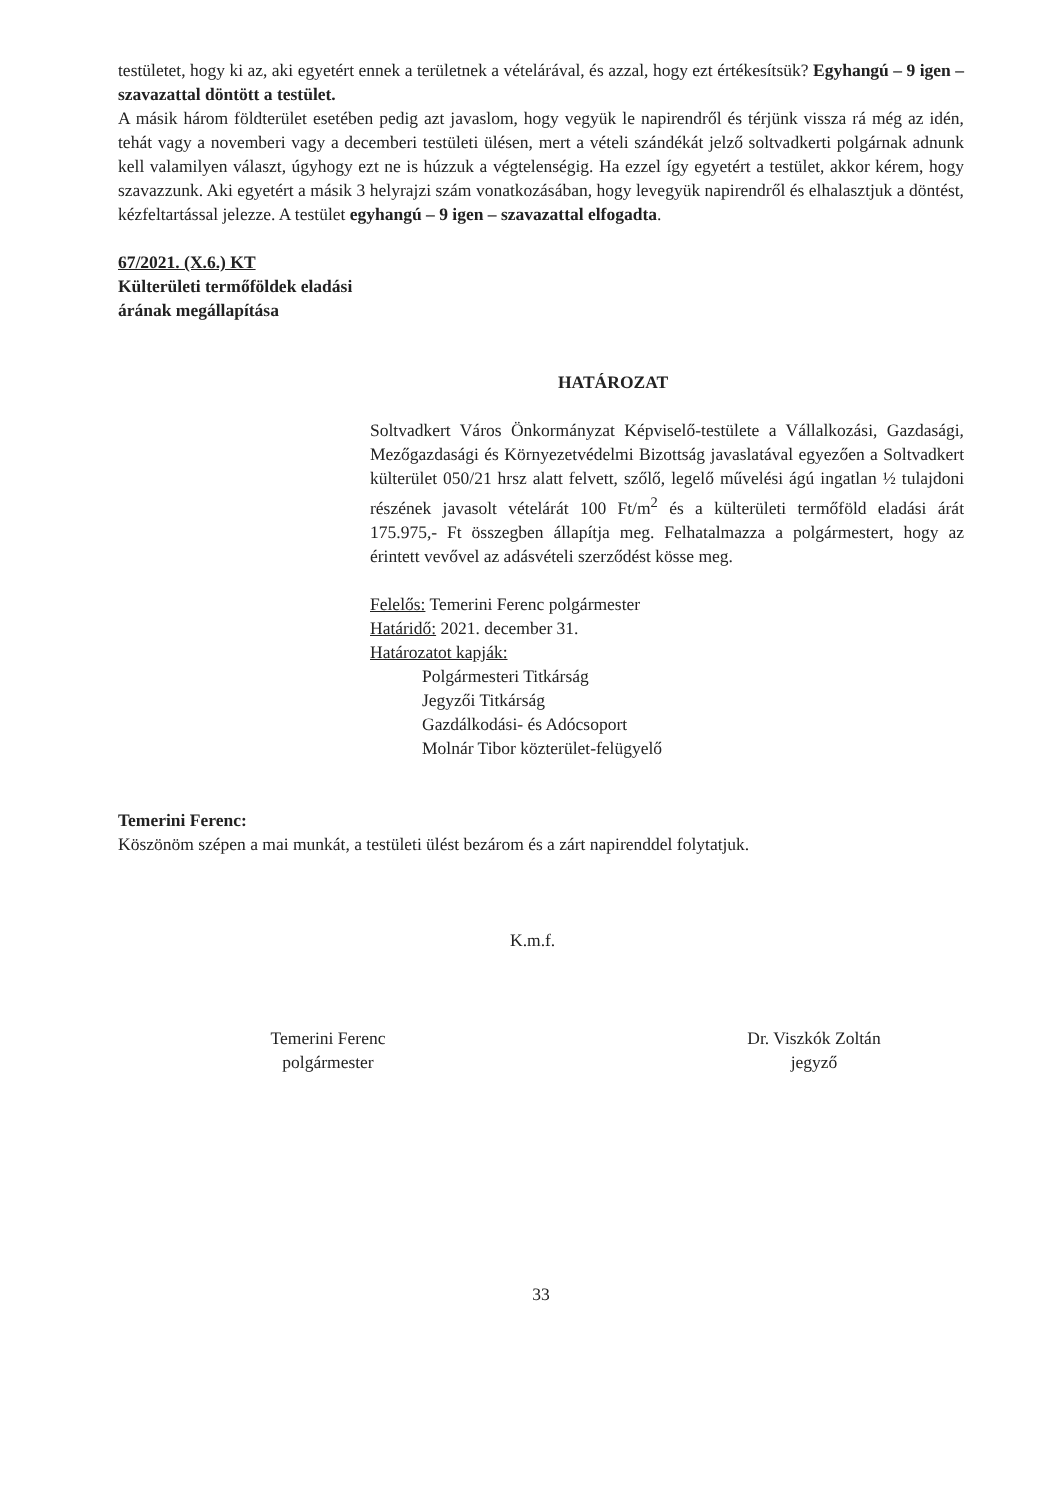testületet, hogy ki az, aki egyetért ennek a területnek a vételárával, és azzal, hogy ezt értékesítsük? Egyhangú – 9 igen – szavazattal döntött a testület.
A másik három földterület esetében pedig azt javaslom, hogy vegyük le napirendről és térjünk vissza rá még az idén, tehát vagy a novemberi vagy a decemberi testületi ülésen, mert a vételi szándékát jelző soltvadkerti polgárnak adnunk kell valamilyen választ, úgyhogy ezt ne is húzzuk a végtelenségig. Ha ezzel így egyetért a testület, akkor kérem, hogy szavazzunk. Aki egyetért a másik 3 helyrajzi szám vonatkozásában, hogy levegyük napirendről és elhalasztjuk a döntést, kézfeltartással jelezze. A testület egyhangú – 9 igen – szavazattal elfogadta.
67/2021. (X.6.) KT
Külterületi termőföldek eladási
árának megállapítása
HATÁROZAT
Soltvadkert Város Önkormányzat Képviselő-testülete a Vállalkozási, Gazdasági, Mezőgazdasági és Környezetvédelmi Bizottság javaslatával egyezően a Soltvadkert külterület 050/21 hrsz alatt felvett, szőlő, legelő művelési ágú ingatlan ½ tulajdoni részének javasolt vételárát 100 Ft/m<sup>2</sup> és a külterületi termőföld eladási árát 175.975,- Ft összegben állapítja meg. Felhatalmazza a polgármestert, hogy az érintett vevővel az adásvételi szerződést kösse meg.
Felelős: Temerini Ferenc polgármester
Határidő: 2021. december 31.
Határozatot kapják:
Polgármesteri Titkárság
Jegyzői Titkárság
Gazdálkodási- és Adócsoport
Molnár Tibor közterület-felügyelő
Temerini Ferenc:
Köszönöm szépen a mai munkát, a testületi ülést bezárom és a zárt napirenddel folytatjuk.
K.m.f.
Temerini Ferenc
polgármester
Dr. Viszkók Zoltán
jegyző
33